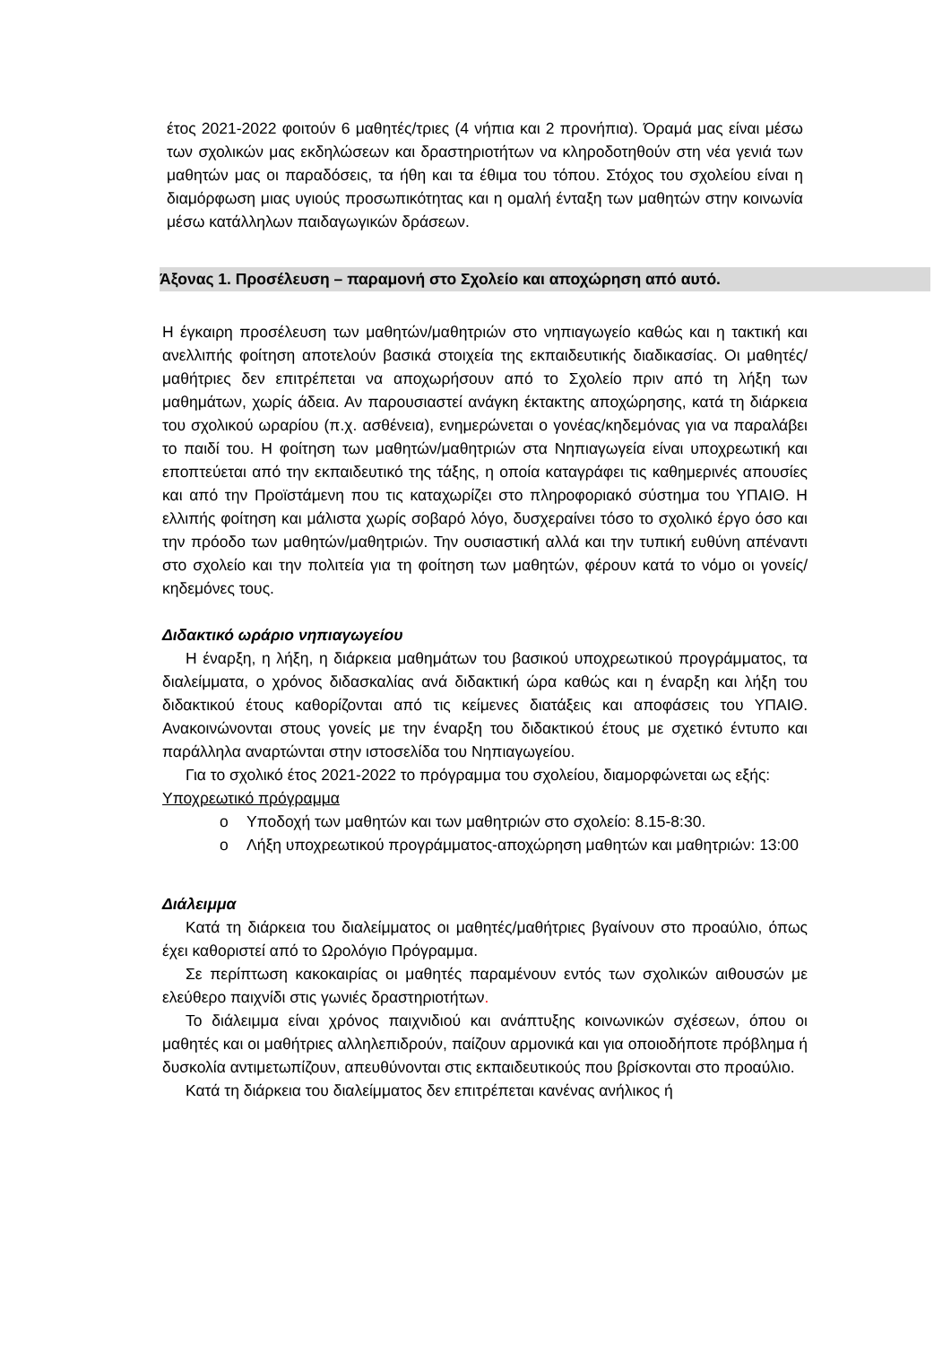έτος 2021-2022 φοιτούν 6 μαθητές/τριες (4 νήπια και 2 προνήπια). Όραμά μας είναι μέσω των σχολικών μας εκδηλώσεων και δραστηριοτήτων να κληροδοτηθούν στη νέα γενιά των μαθητών μας οι παραδόσεις, τα ήθη και τα έθιμα του τόπου. Στόχος του σχολείου είναι η διαμόρφωση μιας υγιούς προσωπικότητας και η ομαλή ένταξη των μαθητών στην κοινωνία μέσω κατάλληλων παιδαγωγικών δράσεων.
Άξονας 1. Προσέλευση – παραμονή στο Σχολείο και αποχώρηση από αυτό.
Η έγκαιρη προσέλευση των μαθητών/μαθητριών στο νηπιαγωγείο καθώς και η τακτική και ανελλιπής φοίτηση αποτελούν βασικά στοιχεία της εκπαιδευτικής διαδικασίας. Οι μαθητές/μαθήτριες δεν επιτρέπεται να αποχωρήσουν από το Σχολείο πριν από τη λήξη των μαθημάτων, χωρίς άδεια. Αν παρουσιαστεί ανάγκη έκτακτης αποχώρησης, κατά τη διάρκεια του σχολικού ωραρίου (π.χ. ασθένεια), ενημερώνεται ο γονέας/κηδεμόνας για να παραλάβει το παιδί του. Η φοίτηση των μαθητών/μαθητριών στα Νηπιαγωγεία είναι υποχρεωτική και εποπτεύεται από την εκπαιδευτικό της τάξης, η οποία καταγράφει τις καθημερινές απουσίες και από την Προϊστάμενη που τις καταχωρίζει στο πληροφοριακό σύστημα του ΥΠΑΙΘ. Η ελλιπής φοίτηση και μάλιστα χωρίς σοβαρό λόγο, δυσχεραίνει τόσο το σχολικό έργο όσο και την πρόοδο των μαθητών/μαθητριών. Την ουσιαστική αλλά και την τυπική ευθύνη απέναντι στο σχολείο και την πολιτεία για τη φοίτηση των μαθητών, φέρουν κατά το νόμο οι γονείς/κηδεμόνες τους.
Διδακτικό ωράριο νηπιαγωγείου
Η έναρξη, η λήξη, η διάρκεια μαθημάτων του βασικού υποχρεωτικού προγράμματος, τα διαλείμματα, ο χρόνος διδασκαλίας ανά διδακτική ώρα καθώς και η έναρξη και λήξη του διδακτικού έτους καθορίζονται από τις κείμενες διατάξεις και αποφάσεις του ΥΠΑΙΘ. Ανακοινώνονται στους γονείς με την έναρξη του διδακτικού έτους με σχετικό έντυπο και παράλληλα αναρτώνται στην ιστοσελίδα του Νηπιαγωγείου.
Για το σχολικό έτος 2021-2022 το πρόγραμμα του σχολείου, διαμορφώνεται ως εξής:
Υποχρεωτικό πρόγραμμα
o Υποδοχή των μαθητών και των μαθητριών στο σχολείο: 8.15-8:30.
o Λήξη υποχρεωτικού προγράμματος-αποχώρηση μαθητών και μαθητριών: 13:00
Διάλειμμα
Κατά τη διάρκεια του διαλείμματος οι μαθητές/μαθήτριες βγαίνουν στο προαύλιο, όπως έχει καθοριστεί από το Ωρολόγιο Πρόγραμμα.
Σε περίπτωση κακοκαιρίας οι μαθητές παραμένουν εντός των σχολικών αιθουσών με ελεύθερο παιχνίδι στις γωνιές δραστηριοτήτων.
Το διάλειμμα είναι χρόνος παιχνιδιού και ανάπτυξης κοινωνικών σχέσεων, όπου οι μαθητές και οι μαθήτριες αλληλεπιδρούν, παίζουν αρμονικά και για οποιοδήποτε πρόβλημα ή δυσκολία αντιμετωπίζουν, απευθύνονται στις εκπαιδευτικούς που βρίσκονται στο προαύλιο.
Κατά τη διάρκεια του διαλείμματος δεν επιτρέπεται κανένας ανήλικος ή